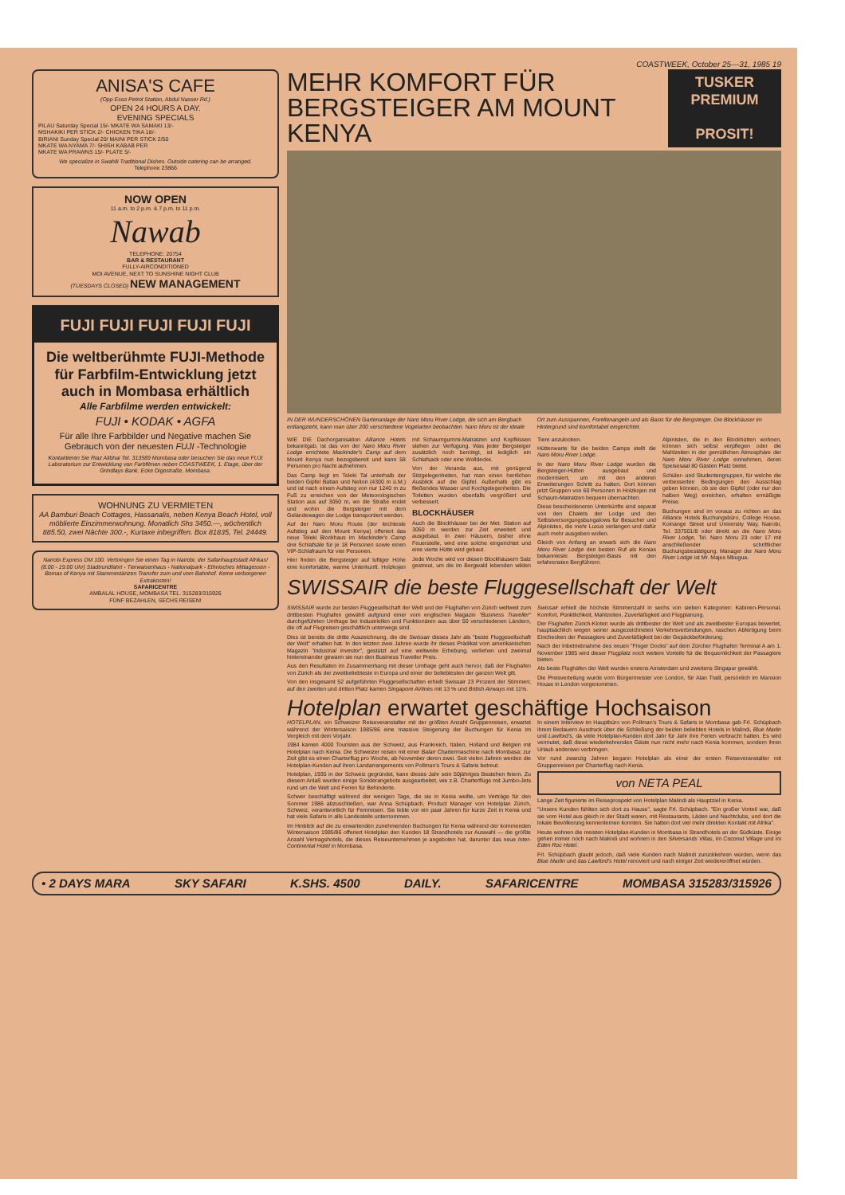COASTWEEK, October 25—31, 1985 19
ANISA'S CAFE
(Opp Esso Petrol Station, Abdul Nasser Rd.)
OPEN 24 HOURS A DAY.
EVENING SPECIALS
PILAU Saturday Special 15/- MKATE WA SAMAKI 13/-
MSHAKIKI PER STICK 2/- CHICKEN TIKA 18/-
BIRIANI Sunday Special 20/ MAINI PER STICK 2/50
MKATE WA NYAMA 7/- SHISH KABAB PER
MKATE WA PRAWNS 15/- PLATE 5/-
We specialize in Swahili Traditional Dishes. Outside catering can be arranged.
Telephone 23866
NOW OPEN
11 a.m. to 2 p.m. & 7 p.m. to 11 p.m.
Nawab
TELEPHONE: 20754
BAR & RESTAURANT
FULLY-AIRCONDITIONED
MOI AVENUE, NEXT TO SUNSHINE NIGHT CLUB
(TUESDAYS CLOSED) NEW MANAGEMENT
FUJI FUJI FUJI FUJI FUJI
Die weltberühmte FUJI-Methode für Farbfilm-Entwicklung jetzt auch in Mombasa erhältlich
Alle Farbfilme werden entwickelt:
FUJI • KODAK • AGFA
Für alle Ihre Farbbilder und Negative machen Sie Gebrauch von der neuesten FUJI -Technologie
Kontaktieren Sie Riaz Alibhai Tel. 313589 Mombasa oder besuchen Sie das neue FUJI Laboratorium zur Entwicklung von Farbfilmen neben COASTWEEK, 1. Etage, über der Grindlays Bank, Ecke Digostraße, Mombasa.
WOHNUNG ZU VERMIETEN
AA Bamburi Beach Cottages, Hassanalis, neben Kenya Beach Hotel, voll möblierte Einzimmerwohnung. Monatlich Shs 3450.—, wöchentlich 885.50, zwei Nächte 300.-, Kurtaxe inbegriffen. Box 81835, Tel. 24449.
Nairobi Express DM 100. Verbringen Sie einen Tag in Nairobi, der Safarihauptstadt Afrikas! (8.00 - 19.00 Uhr) Stadtrundfahrt - Tierwaisenhaus - Nationalpark - Ethnisches Mittagessen - Bomas of Kenya mit Stammestänzen Transfer zum und vom Bahnhof. Keine verborgenen Extrakosten!
SAFARICENTRE
AMBALAL HOUSE, MOMBASA TEL. 315283/315926
FÜNF BEZAHLEN, SECHS REISEN!
MEHR KOMFORT FÜR BERGSTEIGER AM MOUNT KENYA
TUSKER PREMIUM
PROSIT!
IN DER WUNDERSCHÖNEN Gartenanlage der Naro Moru River Lodge, die sich am Bergbach entlangzieht, kann man über 200 verschiedene Vogelarten beobachten. Naro Moru ist der ideale Ort zum Ausspannen, Forellenangeln und als Basis für die Bergsteiger. Die Blockhäuser im Hintergrund sind komfortabel eingerichtet.
WIE DIE Dachorganisation Alliance Hotels bekanntgab, ist das von der Naro Moru River Lodge errichtete Mackinder's Camp auf dem Mount Kenya nun bezugsbereit und kann 58 Personen pro Nacht aufnehmen.
Das Camp liegt im Teleki Tal unterhalb der beiden Gipfel Batian und Nelion (4300 m ü.M.) und ist nach einem Aufstieg von nur 1240 m zu Fuß zu erreichen von der Meteorologischen Station aus auf 3050 m, wo die Straße endet und wohin die Bergsteiger mit dem Geländewagen der Lodge transportiert werden.
Auf der Naro Moru Route (der leichteste Aufstieg auf den Mount Kenya) offeriert das neue Teleki Blockhaus im Mackinder's Camp drei Schlafsäle für je 18 Personen sowie einen VIP-Schlafraum für vier Personen.
Hier finden die Bergsteiger auf luftiger Höhe eine komfortable, warme Unterkunft. Holzkojen mit Schaumgummi-Matratzen und Kopfkissen stehen zur Verfügung. Was jeder Bergsteiger zusätzlich noch benötigt, ist lediglich ein Schlafsack oder eine Wolldecke.
Von der Veranda aus, mit genügend Sitzgelegenheiten, hat man einen herrlichen Ausblick auf die Gipfel. Außerhalb gibt es fließendes Wasser und Kochgelegenheiten. Die Toiletten wurden ebenfalls vergrößert und verbessert.
BLOCKHÄUSER
Auch die Blockhäuser bei der Met. Station auf 3050 m werden zur Zeit erweitert und ausgebaut. In zwei Häusern, bisher ohne Feuerstelle, wird eine solche eingerichtet und eine vierte Hütte wird gebaut.
Jede Woche wird vor diesen Blockhäusern Salz gestreut, um die im Bergwald lebenden wilden Tiere anzulocken.
Hüttenwarte für die beiden Camps stellt die Naro Moru River Lodge.
In der Naro Moru River Lodge wurden die Bergsteiger-Hütten ausgebaut und modernisiert, um mit den anderen Erweiterungen Schritt zu halten. Dort können jetzt Gruppen von 60 Personen in Holzkojen mit Schaum-Matratzen bequem übernachten.
Diese bescheideneren Unterkünfte sind separat von den Chalets der Lodge und den Selbstversorgungsbungalows für Besucher und Alpinisten, die mehr Luxus verlangen und dafür auch mehr ausgeben wollen.
Gleich von Anfang an erwarb sich die Naro Moru River Lodge den besten Ruf als Kenias bekannteste Bergsteiger-Basis mit den erfahrensten Bergführern.
Alpinisten, die in den Blockhütten wohnen, können sich selbst verpflegen oder die Mahlzeiten in der gemütlichen Atmosphäre der Naro Moru River Lodge einnehmen, deren Speisesaal 80 Gästen Platz bietet.
Schüler- und Studentengruppen, für welche die verbesserten Bedingungen den Ausschlag geben können, ob sie den Gipfel (oder nur den halben Weg) erreichen, erhalten ermäßigte Preise.
Buchungen sind im voraus zu richten an das Alliance Hotels Buchungsbüro, College House, Koinange Street und University Way, Nairobi, Tel. 337501/8 oder direkt an die Naro Moru River Lodge, Tel. Naro Moru 23 oder 17 mit anschließender schriftlicher Buchungsbestätigung. Manager der Naro Moru River Lodge ist Mr. Majes Mbugua.
SWISSAIR die beste Fluggesellschaft der Welt
SWISSAIR wurde zur besten Fluggesellschaft der Welt und der Flughafen von Zürich weltweit zum drittbesten Flughafen gewählt aufgrund einer vom englischen Magazin "Business Traveller" durchgeführten Umfrage bei Industriellen und Funktionären aus über 50 verschiedenen Ländern, die oft auf Flugreisen geschäftlich unterwegs sind.
Dies ist bereits die dritte Auszeichnung, die die Swissair dieses Jahr als "beste Fluggesellschaft der Welt" erhalten hat. In den letzten zwei Jahren wurde ihr dieses Prädikat vom amerikanischen Magazin "Industrial Investor", gestützt auf eine weltweite Erhebung, verliehen und zweimal hintereinander gewann sie nun den Business Traveller Preis.
Aus den Resultaten im Zusammenhang mit dieser Umfrage geht auch hervor, daß der Flughafen von Zürich als der zweitbeliebteste in Europa und einer der beliebtesten der ganzen Welt gilt.
Von den insgesamt 52 aufgeführten Fluggesellschaften erhielt Swissair 23 Prozent der Stimmen; auf den zweiten und dritten Platz kamen Singapore Airlines mit 13 % und British Airways mit 11%.
Swissair erhielt die höchste Stimmenzahl in sechs von sieben Kategorien: Kabinen-Personal, Komfort, Pünktlichkeit, Mahlzeiten, Zuverläßigkeit und Flugplanung.
Der Flughafen Zürich-Kloten wurde als drittbester der Welt und als zweitbester Europas bewertet, hauptsächlich wegen seiner ausgezeichneten Verkehrsverbindungen, raschen Abfertigung beim Einchecken der Passagiere und Zuverläßigkeit bei der Gepäckbeförderung.
Nach der Inbetriebnahme des neuen "Finger Docks" auf dem Zürcher Flughafen Terminal A am 1. November 1985 wird dieser Flugplatz noch weitere Vorteile für die Bequemlichkeit der Passagiere bieten.
Als beste Flughäfen der Welt wurden erstens Amsterdam und zweitens Singapur gewählt.
Die Preisverteilung wurde vom Bürgermeister von London, Sir Alan Traill, persönlich im Mansion House in London vorgenommen.
Hotelplan erwartet geschäftige Hochsaison
HOTELPLAN, ein Schweizer Reiseveranstalter mit der größten Anzahl Gruppenreisen, erwartet während der Wintersaison 1985/86 eine massive Steigerung der Buchungen für Kenia im Vergleich mit dem Vorjahr.
1984 kamen 4000 Touristen aus der Schweiz, aus Frankreich, Italien, Holland und Belgien mit Hotelplan nach Kenia. Die Schweizer reisen mit einer Balair Chartermaschine nach Mombasa; zur Zeit gibt es einen Charterflug pro Woche, ab November deren zwei. Seit vielen Jahren werden die Hotelplan-Kunden auf ihren Landarrangements von Pollman's Tours & Safaris betreut.
Hotelplan, 1935 in der Schweiz gegründet, kann dieses Jahr sein 50jähriges Bestehen feiern. Zu diesem Anlaß wurden einige Sonderangebote ausgearbeitet, wie z.B. Charterflüge mit Jumbo-Jets rund um die Welt und Ferien für Behinderte.
Schwer beschäftigt während der wenigen Tage, die sie in Kenia weilte, um Verträge für den Sommer 1986 abzuschließen, war Anna Schüpbach, Product Manager von Hotelplan Zürich, Schweiz, verantwortlich für Fernreisen. Sie lebte vor ein paar Jahren für kurze Zeit in Kenia und hat viele Safaris in alle Landesteile unternommen.
Im Hinblick auf die zu erwartenden zunehmenden Buchungen für Kenia während der kommenden Wintersaison 1985/86 offeriert Hotelplan den Kunden 18 Strandhotels zur Auswahl — die größte Anzahl Vertragshotels, die dieses Reiseunternehmen je angeboten hat, darunter das neue Inter-Continental Hotel in Mombasa.
In einem Interview im Hauptbüro von Pollman's Tours & Safaris in Mombasa gab Frl. Schüpbach ihrem Bedauern Ausdruck über die Schließung der beiden beliebten Hotels in Malindi, Blue Marlin und Lawford's, da viele Hotelplan-Kunden dort Jahr für Jahr ihre Ferien verbracht hatten. Es wird vermutet, daß diese wiederkehrenden Gäste nun nicht mehr nach Kenia kommen, sondern ihren Urlaub anderswo verbringen.
Vor rund zwanzig Jahren begann Hotelplan als einer der ersten Reiseveranstalter mit Gruppenreisen per Charterflug nach Kenia.
von NETA PEAL
Lange Zeit figurierte im Reiseprospekt von Hotelplan Malindi als Hauptziel in Kenia.
"Unsere Kunden fühlten sich dort zu Hause", sagte Frl. Schüpbach. "Ein großer Vorteil war, daß sie vom Hotel aus gleich in der Stadt waren, mit Restaurants, Läden und Nachtclubs, und dort die lokale Bevölkerung kennenlernen konnten. Sie hatten dort viel mehr direkten Kontakt mit Afrika".
Heute wohnen die meisten Hotelplan-Kunden in Mombasa in Strandhotels an der Südküste. Einige gehen immer noch nach Malindi und wohnen in den Silversands Villas, im Coconut Village und im Eden Roc Hotel.
Frl. Schüpbach glaubt jedoch, daß viele Kunden nach Malindi zurückkehren würden, wenn das Blue Marlin und das Lawford's Hotel renoviert und nach einiger Zeit wiedereröffnet würden.
• 2 DAYS MARA SKY SAFARI K.SHS. 4500 DAILY. SAFARICENTRE MOMBASA 315283/315926